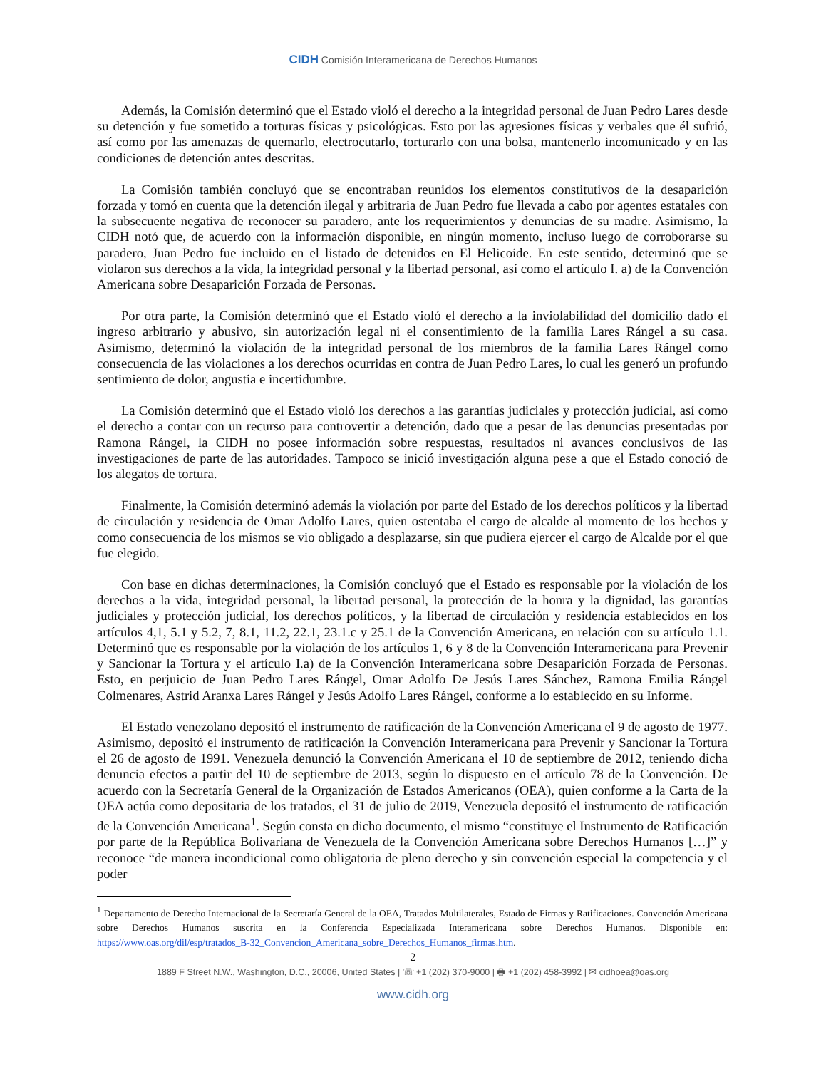CIDH Comisión Interamericana de Derechos Humanos
Además, la Comisión determinó que el Estado violó el derecho a la integridad personal de Juan Pedro Lares desde su detención y fue sometido a torturas físicas y psicológicas. Esto por las agresiones físicas y verbales que él sufrió, así como por las amenazas de quemarlo, electrocutarlo, torturarlo con una bolsa, mantenerlo incomunicado y en las condiciones de detención antes descritas.
La Comisión también concluyó que se encontraban reunidos los elementos constitutivos de la desaparición forzada y tomó en cuenta que la detención ilegal y arbitraria de Juan Pedro fue llevada a cabo por agentes estatales con la subsecuente negativa de reconocer su paradero, ante los requerimientos y denuncias de su madre. Asimismo, la CIDH notó que, de acuerdo con la información disponible, en ningún momento, incluso luego de corroborarse su paradero, Juan Pedro fue incluido en el listado de detenidos en El Helicoide. En este sentido, determinó que se violaron sus derechos a la vida, la integridad personal y la libertad personal, así como el artículo I. a) de la Convención Americana sobre Desaparición Forzada de Personas.
Por otra parte, la Comisión determinó que el Estado violó el derecho a la inviolabilidad del domicilio dado el ingreso arbitrario y abusivo, sin autorización legal ni el consentimiento de la familia Lares Rángel a su casa. Asimismo, determinó la violación de la integridad personal de los miembros de la familia Lares Rángel como consecuencia de las violaciones a los derechos ocurridas en contra de Juan Pedro Lares, lo cual les generó un profundo sentimiento de dolor, angustia e incertidumbre.
La Comisión determinó que el Estado violó los derechos a las garantías judiciales y protección judicial, así como el derecho a contar con un recurso para controvertir a detención, dado que a pesar de las denuncias presentadas por Ramona Rángel, la CIDH no posee información sobre respuestas, resultados ni avances conclusivos de las investigaciones de parte de las autoridades. Tampoco se inició investigación alguna pese a que el Estado conoció de los alegatos de tortura.
Finalmente, la Comisión determinó además la violación por parte del Estado de los derechos políticos y la libertad de circulación y residencia de Omar Adolfo Lares, quien ostentaba el cargo de alcalde al momento de los hechos y como consecuencia de los mismos se vio obligado a desplazarse, sin que pudiera ejercer el cargo de Alcalde por el que fue elegido.
Con base en dichas determinaciones, la Comisión concluyó que el Estado es responsable por la violación de los derechos a la vida, integridad personal, la libertad personal, la protección de la honra y la dignidad, las garantías judiciales y protección judicial, los derechos políticos, y la libertad de circulación y residencia establecidos en los artículos 4,1, 5.1 y 5.2, 7, 8.1, 11.2, 22.1, 23.1.c y 25.1 de la Convención Americana, en relación con su artículo 1.1. Determinó que es responsable por la violación de los artículos 1, 6 y 8 de la Convención Interamericana para Prevenir y Sancionar la Tortura y el artículo I.a) de la Convención Interamericana sobre Desaparición Forzada de Personas. Esto, en perjuicio de Juan Pedro Lares Rángel, Omar Adolfo De Jesús Lares Sánchez, Ramona Emilia Rángel Colmenares, Astrid Aranxa Lares Rángel y Jesús Adolfo Lares Rángel, conforme a lo establecido en su Informe.
El Estado venezolano depositó el instrumento de ratificación de la Convención Americana el 9 de agosto de 1977. Asimismo, depositó el instrumento de ratificación la Convención Interamericana para Prevenir y Sancionar la Tortura el 26 de agosto de 1991. Venezuela denunció la Convención Americana el 10 de septiembre de 2012, teniendo dicha denuncia efectos a partir del 10 de septiembre de 2013, según lo dispuesto en el artículo 78 de la Convención. De acuerdo con la Secretaría General de la Organización de Estados Americanos (OEA), quien conforme a la Carta de la OEA actúa como depositaria de los tratados, el 31 de julio de 2019, Venezuela depositó el instrumento de ratificación de la Convención Americana<sup>1</sup>. Según consta en dicho documento, el mismo “constituye el Instrumento de Ratificación por parte de la República Bolivariana de Venezuela de la Convención Americana sobre Derechos Humanos […]” y reconoce “de manera incondicional como obligatoria de pleno derecho y sin convención especial la competencia y el poder
<sup>1</sup> Departamento de Derecho Internacional de la Secretaría General de la OEA, Tratados Multilaterales, Estado de Firmas y Ratificaciones. Convención Americana sobre Derechos Humanos suscrita en la Conferencia Especializada Interamericana sobre Derechos Humanos. Disponible en: https://www.oas.org/dil/esp/tratados_B-32_Convencion_Americana_sobre_Derechos_Humanos_firmas.htm.
2
1889 F Street N.W., Washington, D.C., 20006, United States | ☏ +1 (202) 370-9000 | 🖶 +1 (202) 458-3992 | ✉ cidhoea@oas.org
www.cidh.org